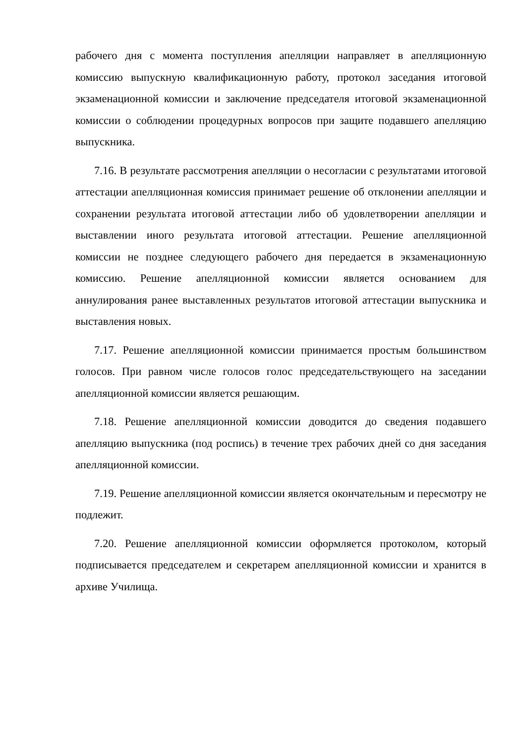рабочего дня с момента поступления апелляции направляет в апелляционную комиссию выпускную квалификационную работу, протокол заседания итоговой экзаменационной комиссии и заключение председателя итоговой экзаменационной комиссии о соблюдении процедурных вопросов при защите подавшего апелляцию выпускника.
7.16. В результате рассмотрения апелляции о несогласии с результатами итоговой аттестации апелляционная комиссия принимает решение об отклонении апелляции и сохранении результата итоговой аттестации либо об удовлетворении апелляции и выставлении иного результата итоговой аттестации. Решение апелляционной комиссии не позднее следующего рабочего дня передается в экзаменационную комиссию. Решение апелляционной комиссии является основанием для аннулирования ранее выставленных результатов итоговой аттестации выпускника и выставления новых.
7.17. Решение апелляционной комиссии принимается простым большинством голосов. При равном числе голосов голос председательствующего на заседании апелляционной комиссии является решающим.
7.18. Решение апелляционной комиссии доводится до сведения подавшего апелляцию выпускника (под роспись) в течение трех рабочих дней со дня заседания апелляционной комиссии.
7.19. Решение апелляционной комиссии является окончательным и пересмотру не подлежит.
7.20. Решение апелляционной комиссии оформляется протоколом, который подписывается председателем и секретарем апелляционной комиссии и хранится в архиве Училища.